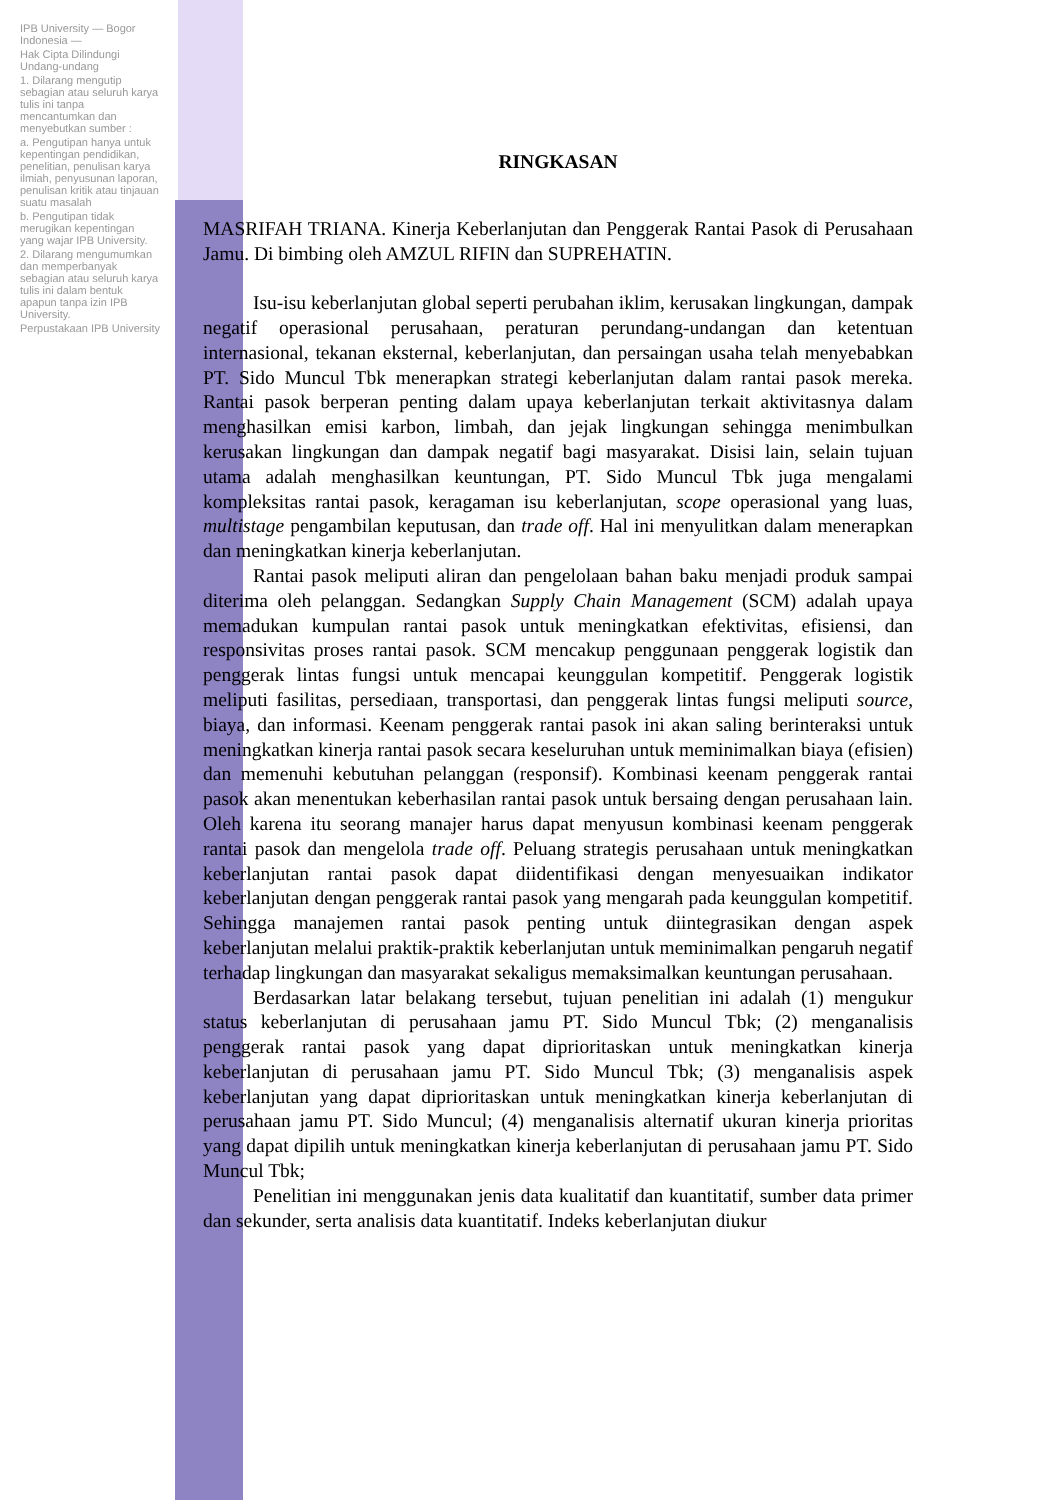IPB University — Bogor Indonesia —
Hak Cipta Dilindungi Undang-undang
1. Dilarang mengutip sebagian atau seluruh karya tulis ini tanpa mencantumkan dan menyebutkan sumber :
a. Pengutipan hanya untuk kepentingan pendidikan, penelitian, penulisan karya ilmiah, penyusunan laporan, penulisan kritik atau tinjauan suatu masalah
b. Pengutipan tidak merugikan kepentingan yang wajar IPB University.
2. Dilarang mengumumkan dan memperbanyak sebagian atau seluruh karya tulis ini dalam bentuk apapun tanpa izin IPB University.
Perpustakaan IPB University
RINGKASAN
MASRIFAH TRIANA. Kinerja Keberlanjutan dan Penggerak Rantai Pasok di Perusahaan Jamu. Di bimbing oleh AMZUL RIFIN dan SUPREHATIN.
Isu-isu keberlanjutan global seperti perubahan iklim, kerusakan lingkungan, dampak negatif operasional perusahaan, peraturan perundang-undangan dan ketentuan internasional, tekanan eksternal, keberlanjutan, dan persaingan usaha telah menyebabkan PT. Sido Muncul Tbk menerapkan strategi keberlanjutan dalam rantai pasok mereka. Rantai pasok berperan penting dalam upaya keberlanjutan terkait aktivitasnya dalam menghasilkan emisi karbon, limbah, dan jejak lingkungan sehingga menimbulkan kerusakan lingkungan dan dampak negatif bagi masyarakat. Disisi lain, selain tujuan utama adalah menghasilkan keuntungan, PT. Sido Muncul Tbk juga mengalami kompleksitas rantai pasok, keragaman isu keberlanjutan, scope operasional yang luas, multistage pengambilan keputusan, dan trade off. Hal ini menyulitkan dalam menerapkan dan meningkatkan kinerja keberlanjutan.
Rantai pasok meliputi aliran dan pengelolaan bahan baku menjadi produk sampai diterima oleh pelanggan. Sedangkan Supply Chain Management (SCM) adalah upaya memadukan kumpulan rantai pasok untuk meningkatkan efektivitas, efisiensi, dan responsivitas proses rantai pasok. SCM mencakup penggunaan penggerak logistik dan penggerak lintas fungsi untuk mencapai keunggulan kompetitif. Penggerak logistik meliputi fasilitas, persediaan, transportasi, dan penggerak lintas fungsi meliputi source, biaya, dan informasi. Keenam penggerak rantai pasok ini akan saling berinteraksi untuk meningkatkan kinerja rantai pasok secara keseluruhan untuk meminimalkan biaya (efisien) dan memenuhi kebutuhan pelanggan (responsif). Kombinasi keenam penggerak rantai pasok akan menentukan keberhasilan rantai pasok untuk bersaing dengan perusahaan lain. Oleh karena itu seorang manajer harus dapat menyusun kombinasi keenam penggerak rantai pasok dan mengelola trade off. Peluang strategis perusahaan untuk meningkatkan keberlanjutan rantai pasok dapat diidentifikasi dengan menyesuaikan indikator keberlanjutan dengan penggerak rantai pasok yang mengarah pada keunggulan kompetitif. Sehingga manajemen rantai pasok penting untuk diintegrasikan dengan aspek keberlanjutan melalui praktik-praktik keberlanjutan untuk meminimalkan pengaruh negatif terhadap lingkungan dan masyarakat sekaligus memaksimalkan keuntungan perusahaan.
Berdasarkan latar belakang tersebut, tujuan penelitian ini adalah (1) mengukur status keberlanjutan di perusahaan jamu PT. Sido Muncul Tbk; (2) menganalisis penggerak rantai pasok yang dapat diprioritaskan untuk meningkatkan kinerja keberlanjutan di perusahaan jamu PT. Sido Muncul Tbk; (3) menganalisis aspek keberlanjutan yang dapat diprioritaskan untuk meningkatkan kinerja keberlanjutan di perusahaan jamu PT. Sido Muncul; (4) menganalisis alternatif ukuran kinerja prioritas yang dapat dipilih untuk meningkatkan kinerja keberlanjutan di perusahaan jamu PT. Sido Muncul Tbk;
Penelitian ini menggunakan jenis data kualitatif dan kuantitatif, sumber data primer dan sekunder, serta analisis data kuantitatif. Indeks keberlanjutan diukur